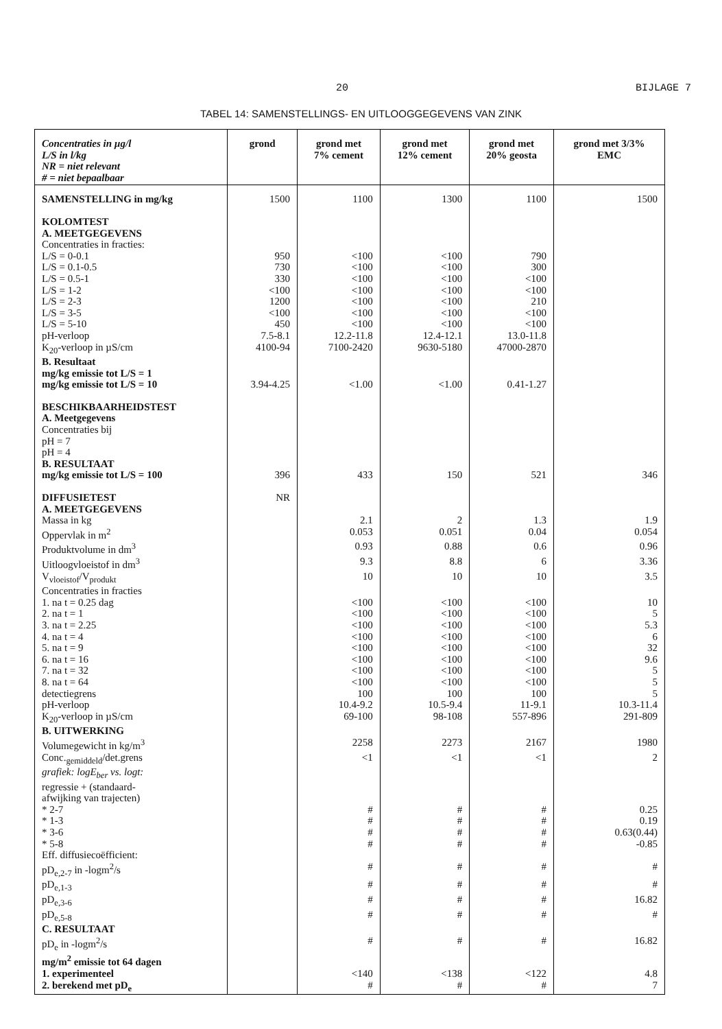20 BIJLAGE 7
TABEL 14: SAMENSTELLINGS- EN UITLOOGGEGEVENS VAN ZINK
| Concentraties in µg/l L/S in l/kg NR = niet relevant # = niet bepaalbaar | grond | grond met 7% cement | grond met 12% cement | grond met 20% geosta | grond met 3/3% EMC |
| --- | --- | --- | --- | --- | --- |
| SAMENSTELLING in mg/kg | 1500 | 1100 | 1300 | 1100 | 1500 |
| KOLOMTEST | | | | | |
| A. MEETGEGEVENS | | | | | |
| Concentraties in fracties: | | | | | |
| L/S = 0-0.1 | 950 | <100 | <100 | 790 | |
| L/S = 0.1-0.5 | 730 | <100 | <100 | 300 | |
| L/S = 0.5-1 | 330 | <100 | <100 | <100 | |
| L/S = 1-2 | <100 | <100 | <100 | <100 | |
| L/S = 2-3 | 1200 | <100 | <100 | 210 | |
| L/S = 3-5 | <100 | <100 | <100 | <100 | |
| L/S = 5-10 | 450 | <100 | <100 | <100 | |
| pH-verloop | 7.5-8.1 | 12.2-11.8 | 12.4-12.1 | 13.0-11.8 | |
| K<sub>20</sub>-verloop in µS/cm | 4100-94 | 7100-2420 | 9630-5180 | 47000-2870 | |
| B. Resultaat | | | | | |
| mg/kg emissie tot L/S = 1 | | | | | |
| mg/kg emissie tot L/S = 10 | 3.94-4.25 | <1.00 | <1.00 | 0.41-1.27 | |
| BESCHIKBAARHEIDSTEST | | | | | |
| A. Meetgegevens | | | | | |
| Concentraties bij | | | | | |
| pH = 7 | | | | | |
| pH = 4 | | | | | |
| B. RESULTAAT | | | | | |
| mg/kg emissie tot L/S = 100 | 396 | 433 | 150 | 521 | 346 |
| DIFFUSIETEST | NR | | | | |
| A. MEETGEGEVENS | | | | | |
| Massa in kg | | 2.1 | 2 | 1.3 | 1.9 |
| Oppervlak in m<sup>2</sup> | | 0.053 | 0.051 | 0.04 | 0.054 |
| Produktvolume in dm<sup>3</sup> | | 0.93 | 0.88 | 0.6 | 0.96 |
| Uitloogvloeistof in dm<sup>3</sup> | | 9.3 | 8.8 | 6 | 3.36 |
| V<sub>vloeistof</sub>/V<sub>produkt</sub> | | 10 | 10 | 10 | 3.5 |
| Concentraties in fracties | | | | | |
| 1. na t = 0.25 dag | | <100 | <100 | <100 | 10 |
| 2. na t = 1 | | <100 | <100 | <100 | 5 |
| 3. na t = 2.25 | | <100 | <100 | <100 | 5.3 |
| 4. na t = 4 | | <100 | <100 | <100 | 6 |
| 5. na t = 9 | | <100 | <100 | <100 | 32 |
| 6. na t = 16 | | <100 | <100 | <100 | 9.6 |
| 7. na t = 32 | | <100 | <100 | <100 | 5 |
| 8. na t = 64 | | <100 | <100 | <100 | 5 |
| detectiegrens | | 100 | 100 | 100 | 5 |
| pH-verloop | | 10.4-9.2 | 10.5-9.4 | 11-9.1 | 10.3-11.4 |
| K<sub>20</sub>-verloop in µS/cm | | 69-100 | 98-108 | 557-896 | 291-809 |
| B. UITWERKING | | | | | |
| Volumegewicht in kg/m<sup>3</sup> | | 2258 | 2273 | 2167 | 1980 |
| Conc.<sub>gemiddeld</sub>/det.grens | | <1 | <1 | <1 | 2 |
| grafiek: logE<sub>ber</sub> vs. logt: | | | | | |
| regressie + (standaard- | | | | | |
| afwijking van trajecten) | | | | | |
| * 2-7 | | # | # | # | 0.25 |
| * 1-3 | | # | # | # | 0.19 |
| * 3-6 | | # | # | # | 0.63(0.44) |
| * 5-8 | | # | # | # | -0.85 |
| Eff. diffusiecoëfficient: | | | | | |
| pD<sub>e,2-7</sub> in -logm<sup>2</sup>/s | | # | # | # | # |
| pD<sub>e,1-3</sub> | | # | # | # | # |
| pD<sub>e,3-6</sub> | | # | # | # | 16.82 |
| pD<sub>e,5-8</sub> | | # | # | # | # |
| C. RESULTAAT | | | | | |
| pD<sub>e</sub> in -logm<sup>2</sup>/s | | # | # | # | 16.82 |
| mg/m<sup>2</sup> emissie tot 64 dagen | | | | | |
| 1. experimenteel | | <140 | <138 | <122 | 4.8 |
| 2. berekend met pD<sub>e</sub> | | # | # | # | 7 |